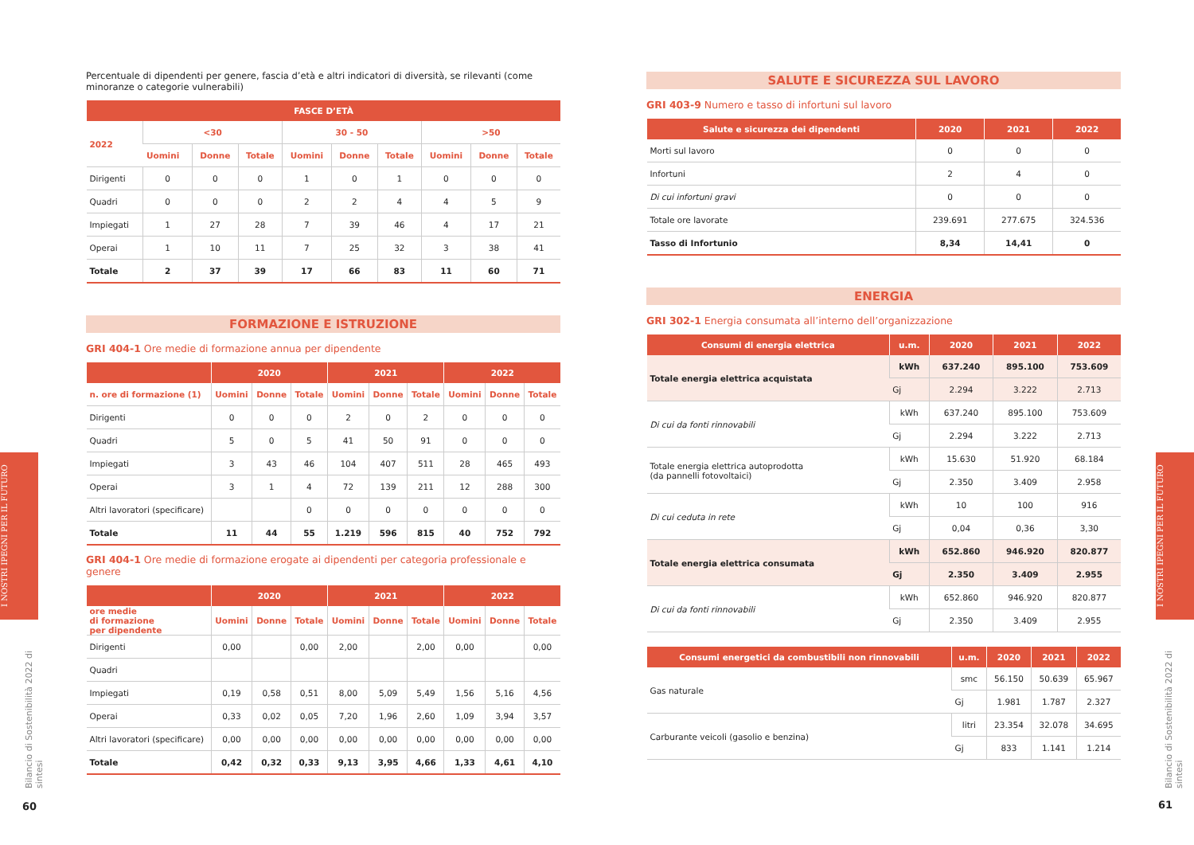I NOSTRI IPEGNI PER IL FUTURO
60
Percentuale di dipendenti per genere, fascia d’età e altri indicatori di diversità, se rilevanti (come minoranze o categorie vulnerabili)
| FASCE D’ETÀ | | | | | | | | | |
| --- | --- | --- | --- | --- | --- | --- | --- | --- | --- |
| 2022 | <30 | | | 30 - 50 | | | >50 | | |
| | Uomini | Donne | Totale | Uomini | Donne | Totale | Uomini | Donne | Totale |
| Dirigenti | 0 | 0 | 0 | 1 | 0 | 1 | 0 | 0 | 0 |
| Quadri | 0 | 0 | 0 | 2 | 2 | 4 | 4 | 5 | 9 |
| Impiegati | 1 | 27 | 28 | 7 | 39 | 46 | 4 | 17 | 21 |
| Operai | 1 | 10 | 11 | 7 | 25 | 32 | 3 | 38 | 41 |
| Totale | 2 | 37 | 39 | 17 | 66 | 83 | 11 | 60 | 71 |
FORMAZIONE E ISTRUZIONE
GRI 404-1 Ore medie di formazione annua per dipendente
| | 2020 | | | 2021 | | | 2022 | | |
| --- | --- | --- | --- | --- | --- | --- | --- | --- | --- |
| n. ore di formazione (1) | Uomini | Donne | Totale | Uomini | Donne | Totale | Uomini | Donne | Totale |
| Dirigenti | 0 | 0 | 0 | 2 | 0 | 2 | 0 | 0 | 0 |
| Quadri | 5 | 0 | 5 | 41 | 50 | 91 | 0 | 0 | 0 |
| Impiegati | 3 | 43 | 46 | 104 | 407 | 511 | 28 | 465 | 493 |
| Operai | 3 | 1 | 4 | 72 | 139 | 211 | 12 | 288 | 300 |
| Altri lavoratori (specificare) | | | 0 | 0 | 0 | 0 | 0 | 0 | 0 |
| Totale | 11 | 44 | 55 | 1.219 | 596 | 815 | 40 | 752 | 792 |
GRI 404-1 Ore medie di formazione erogate ai dipendenti per categoria professionale e genere
| | 2020 | | | 2021 | | | 2022 | | |
| --- | --- | --- | --- | --- | --- | --- | --- | --- | --- |
| ore medie di formazione per dipendente | Uomini | Donne | Totale | Uomini | Donne | Totale | Uomini | Donne | Totale |
| Dirigenti | 0,00 | | 0,00 | 2,00 | | 2,00 | 0,00 | | 0,00 |
| Quadri | | | | | | | | | |
| Impiegati | 0,19 | 0,58 | 0,51 | 8,00 | 5,09 | 5,49 | 1,56 | 5,16 | 4,56 |
| Operai | 0,33 | 0,02 | 0,05 | 7,20 | 1,96 | 2,60 | 1,09 | 3,94 | 3,57 |
| Altri lavoratori (specificare) | 0,00 | 0,00 | 0,00 | 0,00 | 0,00 | 0,00 | 0,00 | 0,00 | 0,00 |
| Totale | 0,42 | 0,32 | 0,33 | 9,13 | 3,95 | 4,66 | 1,33 | 4,61 | 4,10 |
Bilancio di Sostenibilità 2022 di sintesi
I NOSTRI IPEGNI PER IL FUTURO
61
SALUTE E SICUREZZA SUL LAVORO
GRI 403-9 Numero e tasso di infortuni sul lavoro
| Salute e sicurezza dei dipendenti | 2020 | 2021 | 2022 |
| --- | --- | --- | --- |
| Morti sul lavoro | 0 | 0 | 0 |
| Infortuni | 2 | 4 | 0 |
| Di cui infortuni gravi | 0 | 0 | 0 |
| Totale ore lavorate | 239.691 | 277.675 | 324.536 |
| Tasso di Infortunio | 8,34 | 14,41 | 0 |
ENERGIA
GRI 302-1 Energia consumata all’interno dell’organizzazione
| Consumi di energia elettrica | u.m. | 2020 | 2021 | 2022 |
| --- | --- | --- | --- | --- |
| Totale energia elettrica acquistata | kWh | 637.240 | 895.100 | 753.609 |
| | Gj | 2.294 | 3.222 | 2.713 |
| Di cui da fonti rinnovabili | kWh | 637.240 | 895.100 | 753.609 |
| | Gj | 2.294 | 3.222 | 2.713 |
| Totale energia elettrica autoprodotta (da pannelli fotovoltaici) | kWh | 15.630 | 51.920 | 68.184 |
| | Gj | 2.350 | 3.409 | 2.958 |
| Di cui ceduta in rete | kWh | 10 | 100 | 916 |
| | Gj | 0,04 | 0,36 | 3,30 |
| Totale energia elettrica consumata | kWh | 652.860 | 946.920 | 820.877 |
| | Gj | 2.350 | 3.409 | 2.955 |
| Di cui da fonti rinnovabili | kWh | 652.860 | 946.920 | 820.877 |
| | Gj | 2.350 | 3.409 | 2.955 |
| Consumi energetici da combustibili non rinnovabili | u.m. | 2020 | 2021 | 2022 |
| --- | --- | --- | --- | --- |
| Gas naturale | smc | 56.150 | 50.639 | 65.967 |
| | Gj | 1.981 | 1.787 | 2.327 |
| Carburante veicoli (gasolio e benzina) | litri | 23.354 | 32.078 | 34.695 |
| | Gj | 833 | 1.141 | 1.214 |
Bilancio di Sostenibilità 2022 di sintesi